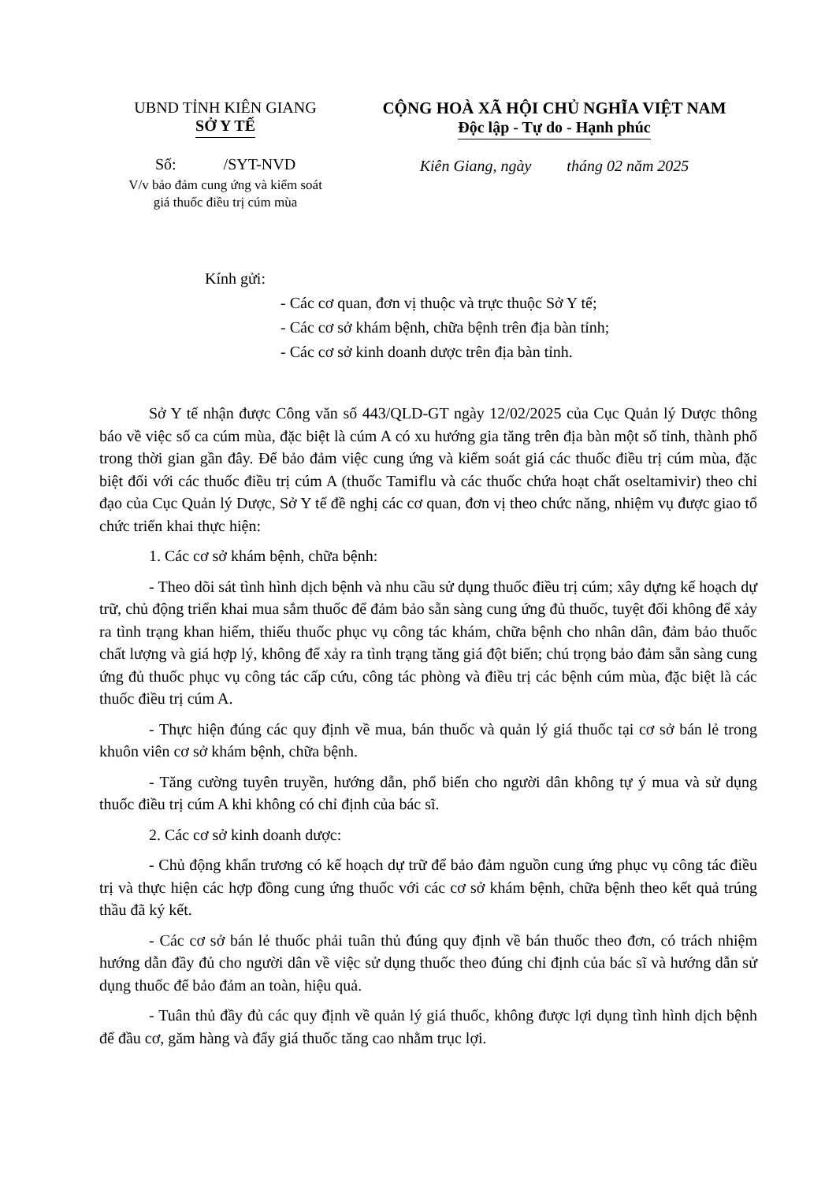UBND TỈNH KIÊN GIANG
SỞ Y TẾ
Số: /SYT-NVD
V/v bảo đảm cung ứng và kiểm soát
giá thuốc điều trị cúm mùa
CỘNG HOÀ XÃ HỘI CHỦ NGHĨA VIỆT NAM
Độc lập - Tự do - Hạnh phúc
Kiên Giang, ngày tháng 02 năm 2025
Kính gửi:
- Các cơ quan, đơn vị thuộc và trực thuộc Sở Y tế;
- Các cơ sở khám bệnh, chữa bệnh trên địa bàn tỉnh;
- Các cơ sở kinh doanh dược trên địa bàn tỉnh.
Sở Y tế nhận được Công văn số 443/QLD-GT ngày 12/02/2025 của Cục Quản lý Dược thông báo về việc số ca cúm mùa, đặc biệt là cúm A có xu hướng gia tăng trên địa bàn một số tỉnh, thành phố trong thời gian gần đây. Để bảo đảm việc cung ứng và kiểm soát giá các thuốc điều trị cúm mùa, đặc biệt đối với các thuốc điều trị cúm A (thuốc Tamiflu và các thuốc chứa hoạt chất oseltamivir) theo chỉ đạo của Cục Quản lý Dược, Sở Y tế đề nghị các cơ quan, đơn vị theo chức năng, nhiệm vụ được giao tổ chức triển khai thực hiện:
1. Các cơ sở khám bệnh, chữa bệnh:
- Theo dõi sát tình hình dịch bệnh và nhu cầu sử dụng thuốc điều trị cúm; xây dựng kế hoạch dự trữ, chủ động triển khai mua sắm thuốc để đảm bảo sẵn sàng cung ứng đủ thuốc, tuyệt đối không để xảy ra tình trạng khan hiếm, thiếu thuốc phục vụ công tác khám, chữa bệnh cho nhân dân, đảm bảo thuốc chất lượng và giá hợp lý, không để xảy ra tình trạng tăng giá đột biến; chú trọng bảo đảm sẵn sàng cung ứng đủ thuốc phục vụ công tác cấp cứu, công tác phòng và điều trị các bệnh cúm mùa, đặc biệt là các thuốc điều trị cúm A.
- Thực hiện đúng các quy định về mua, bán thuốc và quản lý giá thuốc tại cơ sở bán lẻ trong khuôn viên cơ sở khám bệnh, chữa bệnh.
- Tăng cường tuyên truyền, hướng dẫn, phổ biến cho người dân không tự ý mua và sử dụng thuốc điều trị cúm A khi không có chỉ định của bác sĩ.
2. Các cơ sở kinh doanh dược:
- Chủ động khẩn trương có kế hoạch dự trữ để bảo đảm nguồn cung ứng phục vụ công tác điều trị và thực hiện các hợp đồng cung ứng thuốc với các cơ sở khám bệnh, chữa bệnh theo kết quả trúng thầu đã ký kết.
- Các cơ sở bán lẻ thuốc phải tuân thủ đúng quy định về bán thuốc theo đơn, có trách nhiệm hướng dẫn đầy đủ cho người dân về việc sử dụng thuốc theo đúng chỉ định của bác sĩ và hướng dẫn sử dụng thuốc để bảo đảm an toàn, hiệu quả.
- Tuân thủ đầy đủ các quy định về quản lý giá thuốc, không được lợi dụng tình hình dịch bệnh để đầu cơ, găm hàng và đẩy giá thuốc tăng cao nhằm trục lợi.